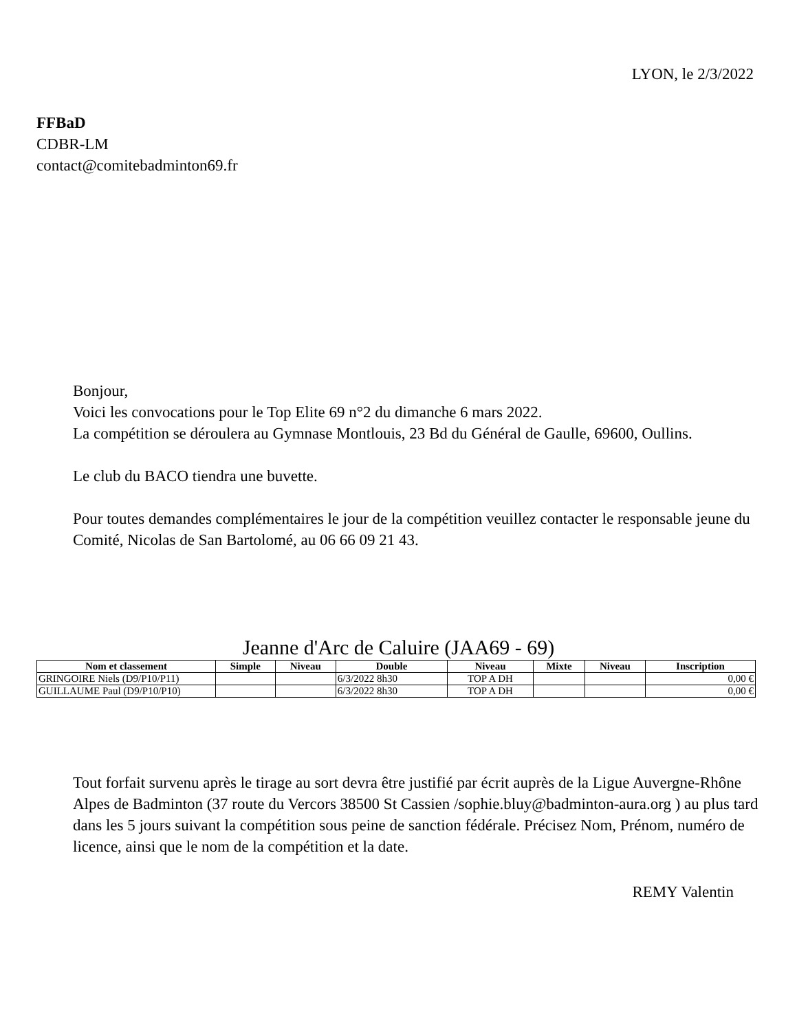LYON, le 2/3/2022
FFBaD
CDBR-LM
contact@comitebadminton69.fr
Bonjour,
Voici les convocations pour le Top Elite 69 n°2 du dimanche 6 mars 2022.
La compétition se déroulera au Gymnase Montlouis, 23 Bd du Général de Gaulle, 69600, Oullins.
Le club du BACO tiendra une buvette.
Pour toutes demandes complémentaires le jour de la compétition veuillez contacter le responsable jeune du Comité, Nicolas de San Bartolomé, au 06 66 09 21 43.
Jeanne d'Arc de Caluire (JAA69 - 69)
| Nom et classement | Simple | Niveau | Double | Niveau | Mixte | Niveau | Inscription |
| --- | --- | --- | --- | --- | --- | --- | --- |
| GRINGOIRE Niels (D9/P10/P11) | | | 6/3/2022 8h30 | TOP A DH | | | 0,00 € |
| GUILLAUME Paul (D9/P10/P10) | | | 6/3/2022 8h30 | TOP A DH | | | 0,00 € |
Tout forfait survenu après le tirage au sort devra être justifié par écrit auprès de la Ligue Auvergne-Rhône Alpes de Badminton (37 route du Vercors 38500 St Cassien /sophie.bluy@badminton-aura.org ) au plus tard dans les 5 jours suivant la compétition sous peine de sanction fédérale. Précisez Nom, Prénom, numéro de licence, ainsi que le nom de la compétition et la date.
REMY Valentin